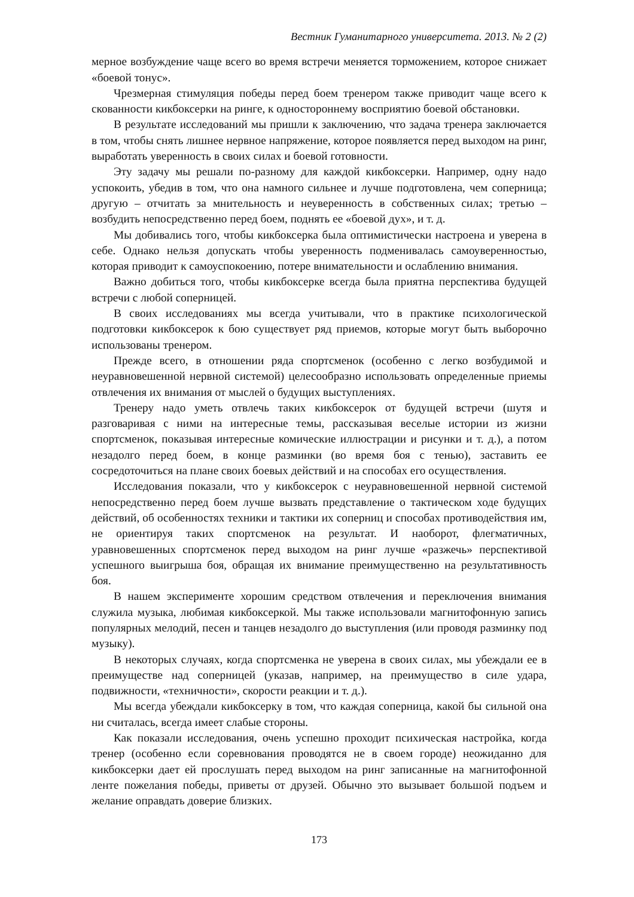Вестник Гуманитарного университета. 2013. № 2 (2)
мерное возбуждение чаще всего во время встречи меняется торможением, которое снижает «боевой тонус».
Чрезмерная стимуляция победы перед боем тренером также приводит чаще всего к скованности кикбоксерки на ринге, к одностороннему восприятию боевой обстановки.
В результате исследований мы пришли к заключению, что задача тренера заключается в том, чтобы снять лишнее нервное напряжение, которое появляется перед выходом на ринг, выработать уверенность в своих силах и боевой готовности.
Эту задачу мы решали по-разному для каждой кикбоксерки. Например, одну надо успокоить, убедив в том, что она намного сильнее и лучше подготовлена, чем соперница; другую – отчитать за мнительность и неуверенность в собственных силах; третью – возбудить непосредственно перед боем, поднять ее «боевой дух», и т. д.
Мы добивались того, чтобы кикбоксерка была оптимистически настроена и уверена в себе. Однако нельзя допускать чтобы уверенность подменивалась самоуверенностью, которая приводит к самоуспокоению, потере внимательности и ослаблению внимания.
Важно добиться того, чтобы кикбоксерке всегда была приятна перспектива будущей встречи с любой соперницей.
В своих исследованиях мы всегда учитывали, что в практике психологической подготовки кикбоксерок к бою существует ряд приемов, которые могут быть выборочно использованы тренером.
Прежде всего, в отношении ряда спортсменок (особенно с легко возбудимой и неуравновешенной нервной системой) целесообразно использовать определенные приемы отвлечения их внимания от мыслей о будущих выступлениях.
Тренеру надо уметь отвлечь таких кикбоксерок от будущей встречи (шутя и разговаривая с ними на интересные темы, рассказывая веселые истории из жизни спортсменок, показывая интересные комические иллюстрации и рисунки и т. д.), а потом незадолго перед боем, в конце разминки (во время боя с тенью), заставить ее сосредоточиться на плане своих боевых действий и на способах его осуществления.
Исследования показали, что у кикбоксерок с неуравновешенной нервной системой непосредственно перед боем лучше вызвать представление о тактическом ходе будущих действий, об особенностях техники и тактики их соперниц и способах противодействия им, не ориентируя таких спортсменок на результат. И наоборот, флегматичных, уравновешенных спортсменок перед выходом на ринг лучше «разжечь» перспективой успешного выигрыша боя, обращая их внимание преимущественно на результативность боя.
В нашем эксперименте хорошим средством отвлечения и переключения внимания служила музыка, любимая кикбоксеркой. Мы также использовали магнитофонную запись популярных мелодий, песен и танцев незадолго до выступления (или проводя разминку под музыку).
В некоторых случаях, когда спортсменка не уверена в своих силах, мы убеждали ее в преимуществе над соперницей (указав, например, на преимущество в силе удара, подвижности, «техничности», скорости реакции и т. д.).
Мы всегда убеждали кикбоксерку в том, что каждая соперница, какой бы сильной она ни считалась, всегда имеет слабые стороны.
Как показали исследования, очень успешно проходит психическая настройка, когда тренер (особенно если соревнования проводятся не в своем городе) неожиданно для кикбоксерки дает ей прослушать перед выходом на ринг записанные на магнитофонной ленте пожелания победы, приветы от друзей. Обычно это вызывает большой подъем и желание оправдать доверие близких.
173